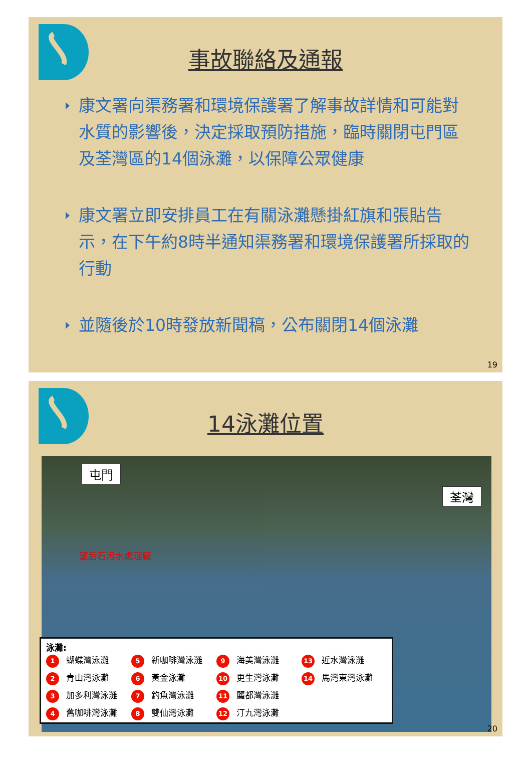事故聯絡及通報
康文署向渠務署和環境保護署了解事故詳情和可能對水質的影響後，決定採取預防措施，臨時關閉屯門區及荃灣區的14個泳灘，以保障公眾健康
康文署立即安排員工在有關泳灘懸掛紅旗和張貼告示，在下午約8時半通知渠務署和環境保護署所採取的行動
並隨後於10時發放新聞稿，公布關閉14個泳灘
19
14泳灘位置
屯門
荃灣
望后石污水處理廠
泳灘:
1 蝴蝶灣泳灘
5 新咖啡灣泳灘
9 海美灣泳灘
13 近水灣泳灘
2 青山灣泳灘
6 黃金泳灘
10 更生灣泳灘
14 馬灣東灣泳灘
3 加多利灣泳灘
7 釣魚灣泳灘
11 麗都灣泳灘
4 舊咖啡灣泳灘
8 雙仙灣泳灘
12 汀九灣泳灘
20